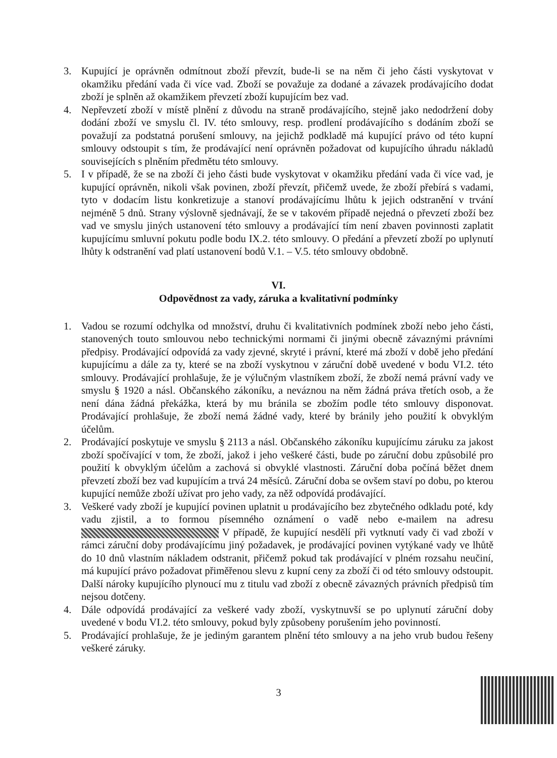3. Kupující je oprávněn odmítnout zboží převzít, bude-li se na něm či jeho části vyskytovat v okamžiku předání vada či více vad. Zboží se považuje za dodané a závazek prodávajícího dodat zboží je splněn až okamžikem převzetí zboží kupujícím bez vad.
4. Nepřevzetí zboží v místě plnění z důvodu na straně prodávajícího, stejně jako nedodržení doby dodání zboží ve smyslu čl. IV. této smlouvy, resp. prodlení prodávajícího s dodáním zboží se považují za podstatná porušení smlouvy, na jejichž podkladě má kupující právo od této kupní smlouvy odstoupit s tím, že prodávající není oprávněn požadovat od kupujícího úhradu nákladů souvisejících s plněním předmětu této smlouvy.
5. I v případě, že se na zboží či jeho části bude vyskytovat v okamžiku předání vada či více vad, je kupující oprávněn, nikoli však povinen, zboží převzít, přičemž uvede, že zboží přebírá s vadami, tyto v dodacím listu konkretizuje a stanoví prodávajícímu lhůtu k jejich odstranění v trvání nejméně 5 dnů. Strany výslovně sjednávají, že se v takovém případě nejedná o převzetí zboží bez vad ve smyslu jiných ustanovení této smlouvy a prodávající tím není zbaven povinnosti zaplatit kupujícímu smluvní pokutu podle bodu IX.2. této smlouvy. O předání a převzetí zboží po uplynutí lhůty k odstranění vad platí ustanovení bodů V.1. – V.5. této smlouvy obdobně.
VI.
Odpovědnost za vady, záruka a kvalitativní podmínky
1. Vadou se rozumí odchylka od množství, druhu či kvalitativních podmínek zboží nebo jeho části, stanovených touto smlouvou nebo technickými normami či jinými obecně závaznými právními předpisy. Prodávající odpovídá za vady zjevné, skryté i právní, které má zboží v době jeho předání kupujícímu a dále za ty, které se na zboží vyskytnou v záruční době uvedené v bodu VI.2. této smlouvy. Prodávající prohlašuje, že je výlučným vlastníkem zboží, že zboží nemá právní vady ve smyslu § 1920 a násl. Občanského zákoníku, a neváznou na něm žádná práva třetích osob, a že není dána žádná překážka, která by mu bránila se zbožím podle této smlouvy disponovat. Prodávající prohlašuje, že zboží nemá žádné vady, které by bránily jeho použití k obvyklým účelům.
2. Prodávající poskytuje ve smyslu § 2113 a násl. Občanského zákoníku kupujícímu záruku za jakost zboží spočívající v tom, že zboží, jakož i jeho veškeré části, bude po záruční dobu způsobilé pro použití k obvyklým účelům a zachová si obvyklé vlastnosti. Záruční doba počíná běžet dnem převzetí zboží bez vad kupujícím a trvá 24 měsíců. Záruční doba se ovšem staví po dobu, po kterou kupující nemůže zboží užívat pro jeho vady, za něž odpovídá prodávající.
3. Veškeré vady zboží je kupující povinen uplatnit u prodávajícího bez zbytečného odkladu poté, kdy vadu zjistil, a to formou písemného oznámení o vadě nebo e-mailem na adresu V případě, že kupující nesdělí při vytknutí vady či vad zboží v rámci záruční doby prodávajícímu jiný požadavek, je prodávající povinen vytýkané vady ve lhůtě do 10 dnů vlastním nákladem odstranit, přičemž pokud tak prodávající v plném rozsahu neučiní, má kupující právo požadovat přiměřenou slevu z kupní ceny za zboží či od této smlouvy odstoupit. Další nároky kupujícího plynoucí mu z titulu vad zboží z obecně závazných právních předpisů tím nejsou dotčeny.
4. Dále odpovídá prodávající za veškeré vady zboží, vyskytnuvší se po uplynutí záruční doby uvedené v bodu VI.2. této smlouvy, pokud byly způsobeny porušením jeho povinností.
5. Prodávající prohlašuje, že je jediným garantem plnění této smlouvy a na jeho vrub budou řešeny veškeré záruky.
3